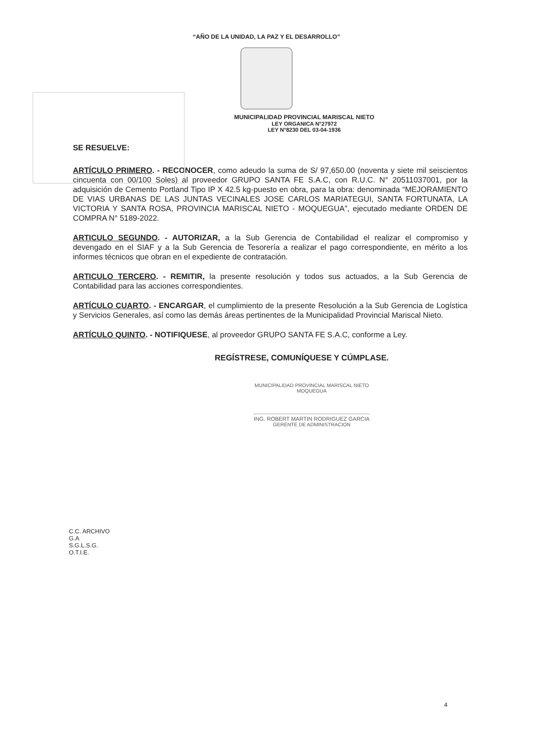“AÑO DE LA UNIDAD, LA PAZ Y EL DESARROLLO”
MUNICIPALIDAD PROVINCIAL MARISCAL NIETO
LEY ORGANICA N°27972
LEY N°8230 DEL 03-04-1936
SE RESUELVE:
ARTÍCULO PRIMERO. - RECONOCER, como adeudo la suma de S/ 97,650.00 (noventa y siete mil seiscientos cincuenta con 00/100 Soles) al proveedor GRUPO SANTA FE S.A.C, con R.U.C. N° 20511037001, por la adquisición de Cemento Portland Tipo IP X 42.5 kg-puesto en obra, para la obra: denominada “MEJORAMIENTO DE VIAS URBANAS DE LAS JUNTAS VECINALES JOSE CARLOS MARIATEGUI, SANTA FORTUNATA, LA VICTORIA Y SANTA ROSA, PROVINCIA MARISCAL NIETO - MOQUEGUA”, ejecutado mediante ORDEN DE COMPRA N° 5189-2022.
ARTICULO SEGUNDO. - AUTORIZAR, a la Sub Gerencia de Contabilidad el realizar el compromiso y devengado en el SIAF y a la Sub Gerencia de Tesorería a realizar el pago correspondiente, en mérito a los informes técnicos que obran en el expediente de contratación.
ARTICULO TERCERO. - REMITIR, la presente resolución y todos sus actuados, a la Sub Gerencia de Contabilidad para las acciones correspondientes.
ARTÍCULO CUARTO. - ENCARGAR, el cumplimiento de la presente Resolución a la Sub Gerencia de Logística y Servicios Generales, así como las demás áreas pertinentes de la Municipalidad Provincial Mariscal Nieto.
ARTÍCULO QUINTO. - NOTIFIQUESE, al proveedor GRUPO SANTA FE S.A.C, conforme a Ley.
REGÍSTRESE, COMUNÍQUESE Y CÚMPLASE.
MUNICIPALIDAD PROVINCIAL MARISCAL NIETO
MOQUEGUA
ING. ROBERT MARTIN RODRIGUEZ GARCIA
GERENTE DE ADMINISTRACION
C.C. ARCHIVO
G.A
S.G.L.S.G.
O.T.I.E.
4